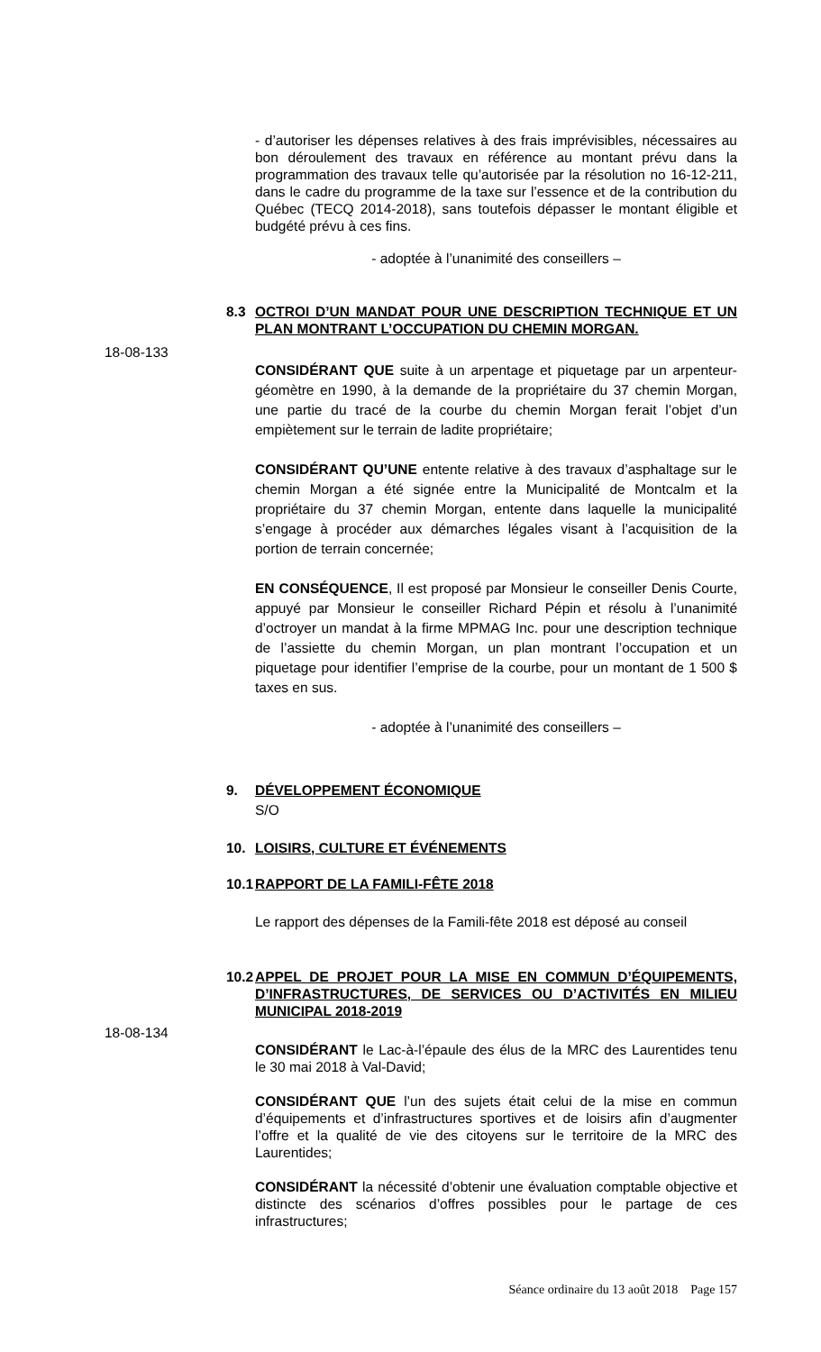- d’autoriser les dépenses relatives à des frais imprévisibles, nécessaires au bon déroulement des travaux en référence au montant prévu dans la programmation des travaux telle qu’autorisée par la résolution no 16-12-211, dans le cadre du programme de la taxe sur l’essence et de la contribution du Québec (TECQ 2014-2018), sans toutefois dépasser le montant éligible et budgété prévu à ces fins.
- adoptée à l’unanimité des conseillers –
8.3 OCTROI D’UN MANDAT POUR UNE DESCRIPTION TECHNIQUE ET UN PLAN MONTRANT L’OCCUPATION DU CHEMIN MORGAN.
18-08-133
CONSIDÉRANT QUE suite à un arpentage et piquetage par un arpenteur-géomètre en 1990, à la demande de la propriétaire du 37 chemin Morgan, une partie du tracé de la courbe du chemin Morgan ferait l’objet d’un empiètement sur le terrain de ladite propriétaire;
CONSIDÉRANT QU’UNE entente relative à des travaux d’asphaltage sur le chemin Morgan a été signée entre la Municipalité de Montcalm et la propriétaire du 37 chemin Morgan, entente dans laquelle la municipalité s’engage à procéder aux démarches légales visant à l’acquisition de la portion de terrain concernée;
EN CONSÉQUENCE, Il est proposé par Monsieur le conseiller Denis Courte, appuyé par Monsieur le conseiller Richard Pépin et résolu à l’unanimité d’octroyer un mandat à la firme MPMAG Inc. pour une description technique de l’assiette du chemin Morgan, un plan montrant l’occupation et un piquetage pour identifier l’emprise de la courbe, pour un montant de 1 500 $ taxes en sus.
- adoptée à l’unanimité des conseillers –
9. DÉVELOPPEMENT ÉCONOMIQUE
S/O
10. LOISIRS, CULTURE ET ÉVÉNEMENTS
10.1 RAPPORT DE LA FAMILI-FÊTE 2018
Le rapport des dépenses de la Famili-fête 2018 est déposé au conseil
10.2 APPEL DE PROJET POUR LA MISE EN COMMUN D’ÉQUIPEMENTS, D’INFRASTRUCTURES, DE SERVICES OU D’ACTIVITÉS EN MILIEU MUNICIPAL 2018-2019
18-08-134
CONSIDÉRANT le Lac-à-l’épaule des élus de la MRC des Laurentides tenu le 30 mai 2018 à Val-David;
CONSIDÉRANT QUE l’un des sujets était celui de la mise en commun d’équipements et d’infrastructures sportives et de loisirs afin d’augmenter l’offre et la qualité de vie des citoyens sur le territoire de la MRC des Laurentides;
CONSIDÉRANT la nécessité d’obtenir une évaluation comptable objective et distincte des scénarios d’offres possibles pour le partage de ces infrastructures;
Séance ordinaire du 13 août 2018 Page 157